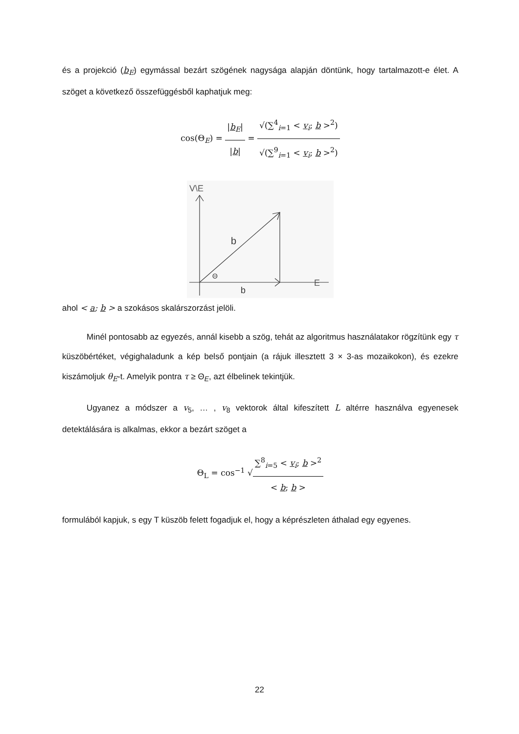és a projekció (b<sub>E</sub>) egymással bezárt szögének nagysága alapján döntünk, hogy tartalmazott-e élet. A szöget a következő összefüggésből kaphatjuk meg:
cos(Θ<sub>E</sub>) = |b<sub>E</sub>| |b| = √(∑<sup>4</sup><sub>i=1</sub> < v<sub>i</sub>; b ><sup>2</sup>) √(∑<sup>9</sup><sub>i=1</sub> < v<sub>i</sub>; b ><sup>2</sup>)
V\E
b
Θ
b
E
ahol < a; b > a szokásos skalárszorzást jelöli.
Minél pontosabb az egyezés, annál kisebb a szög, tehát az algoritmus használatakor rögzítünk egy τ küszöbértéket, végighaladunk a kép belső pontjain (a rájuk illesztett 3 × 3-as mozaikokon), és ezekre kiszámoljuk θ<sub>E</sub>-t. Amelyik pontra τ ≥ Θ<sub>E</sub>, azt élbelinek tekintjük.
Ugyanez a módszer a v<sub>5</sub>, … , v<sub>8</sub> vektorok által kifeszített L altérre használva egyenesek detektálására is alkalmas, ekkor a bezárt szöget a
Θ<sub>L</sub> = cos<sup>−1</sup> √∑<sup>8</sup><sub>i=5</sub> < v<sub>i</sub>; b ><sup>2</sup> < b; b >
formulából kapjuk, s egy T küszöb felett fogadjuk el, hogy a képrészleten áthalad egy egyenes.
22